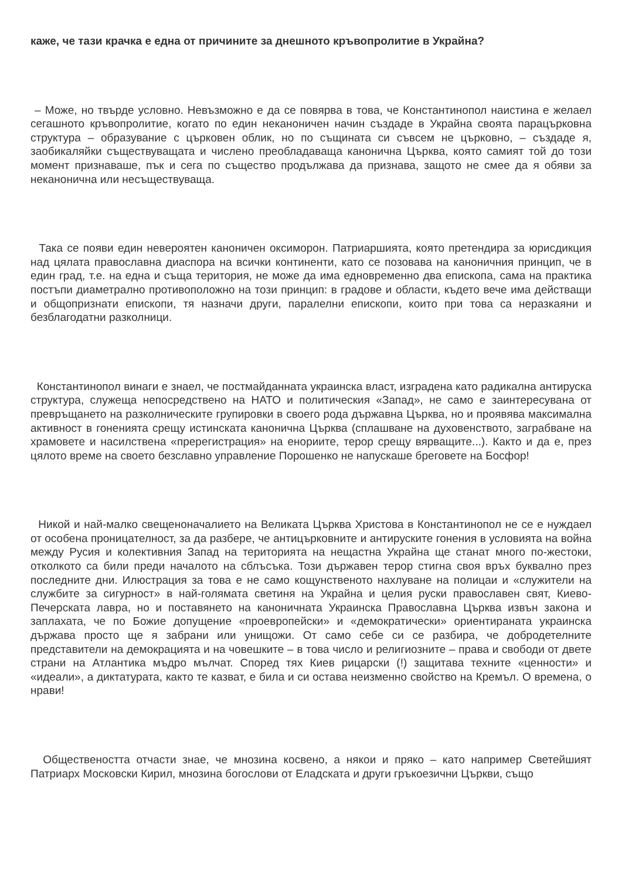каже, че тази крачка е една от причините за днешното кръвопролитие в Украйна?
– Може, но твърде условно. Невъзможно е да се повярва в това, че Константинопол наистина е желаел сегашното кръвопролитие, когато по един неканоничен начин създаде в Украйна своята парацърковна структура – образувание с църковен облик, но по същината си съвсем не църковно, – създаде я, заобикаляйки съществуващата и числено преобладаваща канонична Църква, която самият той до този момент признаваше, пък и сега по същество продължава да признава, защото не смее да я обяви за неканонична или несъществуваща.
Така се появи един невероятен каноничен оксиморон. Патриаршията, която претендира за юрисдикция над цялата православна диаспора на всички континенти, като се позовава на каноничния принцип, че в един град, т.е. на една и съща територия, не може да има едновременно два епископа, сама на практика постъпи диаметрално противоположно на този принцип: в градове и области, където вече има действащи и общопризнати епископи, тя назначи други, паралелни епископи, които при това са неразкаяни и безблагодатни разколници.
Константинопол винаги е знаел, че постмайданната украинска власт, изградена като радикална антируска структура, служеща непосредствено на НАТО и политическия «Запад», не само е заинтересувана от превръщането на разколническите групировки в своего рода държавна Църква, но и проявява максимална активност в гоненията срещу истинската канонична Църква (сплашване на духовенството, заграбване на храмовете и насилствена «пререгистрация» на енориите, терор срещу вярващите...). Както и да е, през цялото време на своето безславно управление Порошенко не напускаше бреговете на Босфор!
Никой и най-малко свещеноначалието на Великата Църква Христова в Константинопол не се е нуждаел от особена проницателност, за да разбере, че антицърковните и антируските гонения в условията на война между Русия и колективния Запад на територията на нещастна Украйна ще станат много по-жестоки, отколкото са били преди началото на сблъсъка. Този държавен терор стигна своя връх буквално през последните дни. Илюстрация за това е не само кощунственото нахлуване на полицаи и «служители на службите за сигурност» в най-голямата светиня на Украйна и целия руски православен свят, Киево-Печерската лавра, но и поставянето на каноничната Украинска Православна Църква извън закона и заплахата, че по Божие допущение «проевропейски» и «демократически» ориентираната украинска държава просто ще я забрани или унищожи. От само себе си се разбира, че добродетелните представители на демокрацията и на човешките – в това число и религиозните – права и свободи от двете страни на Атлантика мъдро мълчат. Според тях Киев рицарски (!) защитава техните «ценности» и «идеали», а диктатурата, както те казват, е била и си остава неизменно свойство на Кремъл. О времена, о нрави!
Обществеността отчасти знае, че мнозина косвено, а някои и пряко – като например Светейшият Патриарх Московски Кирил, мнозина богослови от Еладската и други гръкоезични Църкви, също